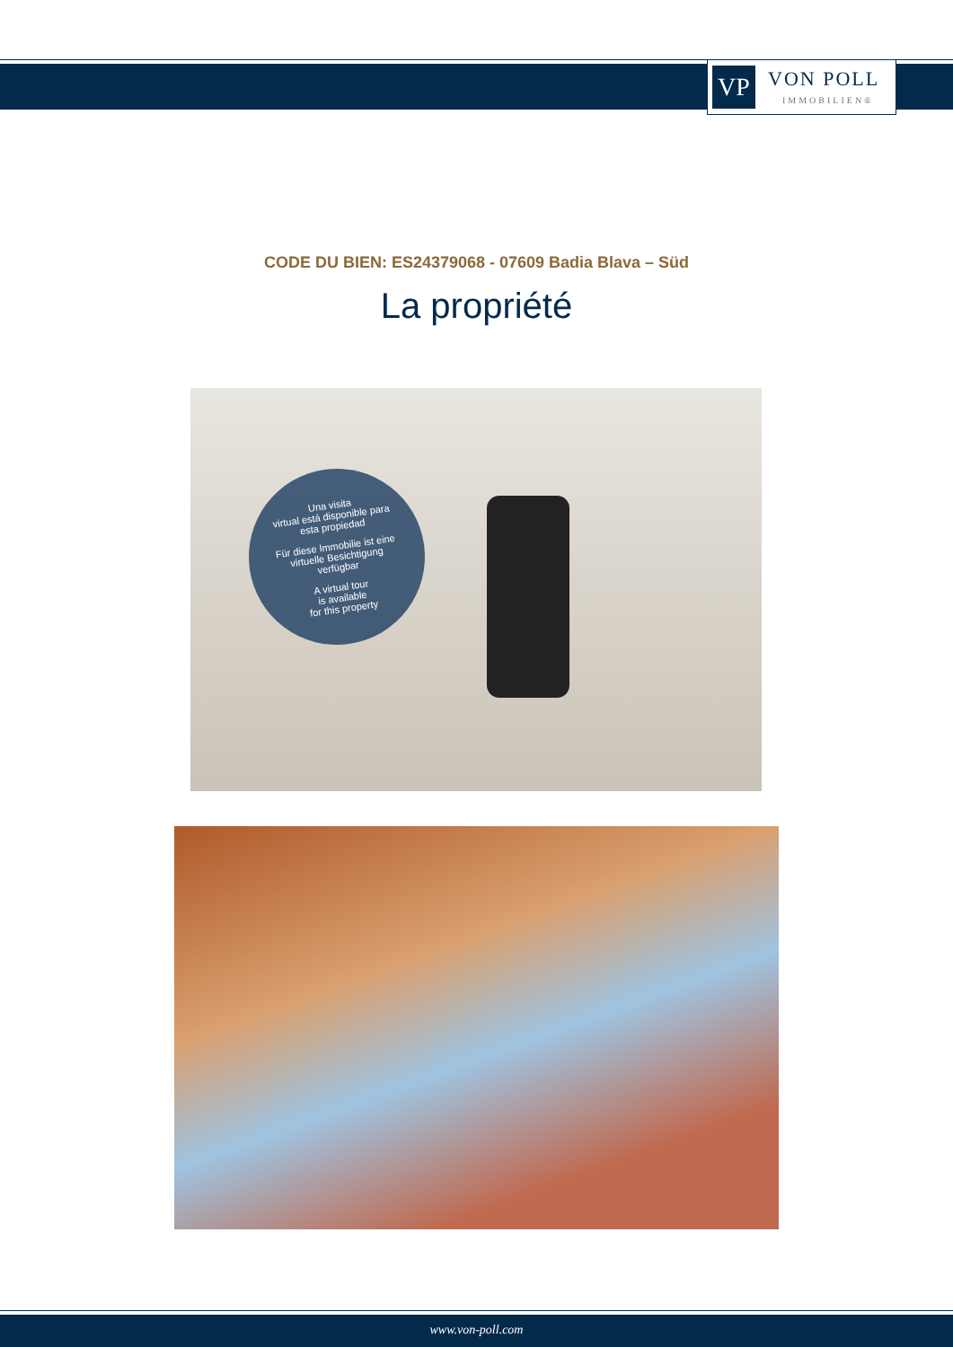VP
VON POLL
IMMOBILIEN®
CODE DU BIEN: ES24379068 - 07609 Badia Blava – Süd
La propriété
Una visita
virtual está disponible para
esta propiedad
Für diese Immobilie ist eine
virtuelle Besichtigung
verfügbar
A virtual tour
is available
for this property
www.von-poll.com